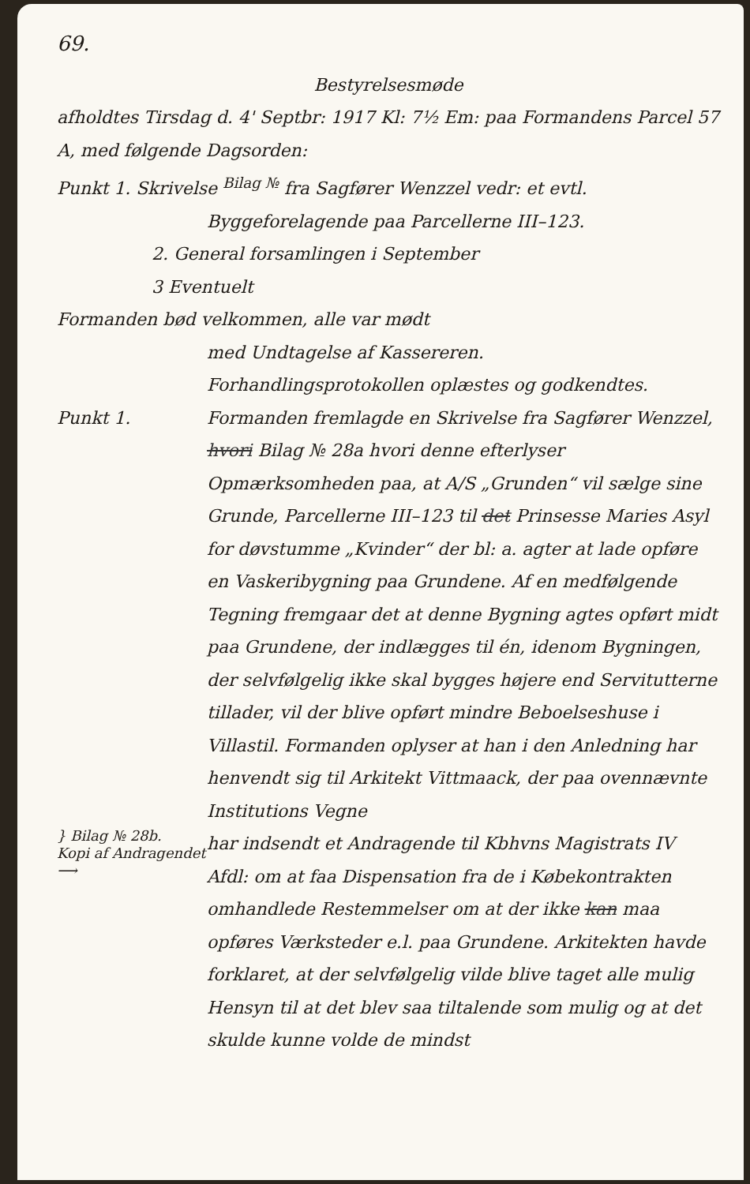69.
Bestyrelsesmøde
afholdtes Tirsdag d. 4' Septbr: 1917 Kl: 7½ Em: paa Formandens Parcel 57 A, med følgende Dagsorden:
Punkt 1. Skrivelse <sup>Bilag №</sup> fra Sagfører Wenzzel vedr: et evtl.
Byggeforelagende paa Parcellerne III–123.
2. General forsamlingen i September
3 Eventuelt
Formanden bød velkommen, alle var mødt
med Undtagelse af Kassereren.
Forhandlingsprotokollen oplæstes og godkendtes.
Punkt 1.
Formanden fremlagde en Skrivelse fra Sagfører Wenzzel, hvori Bilag № 28a hvori denne efterlyser Opmærksomheden paa, at A/S „Grunden“ vil sælge sine Grunde, Parcellerne III–123 til det Prinsesse Maries Asyl for døvstumme „Kvinder“ der bl: a. agter at lade opføre en Vaskeribygning paa Grundene. Af en medfølgende Tegning fremgaar det at denne Bygning agtes opført midt paa Grundene, der indlægges til én, idenom Bygningen, der selvfølgelig ikke skal bygges højere end Servitutterne tillader, vil der blive opført mindre Beboelseshuse i Villastil. Formanden oplyser at han i den Anledning har henvendt sig til Arkitekt Vittmaack, der paa ovennævnte Institutions Vegne
} Bilag № 28b.
Kopi af Andragendet ⟶
har indsendt et Andragende til Kbhvns Magistrats IV Afdl: om at faa Dispensation fra de i Købekontrakten omhandlede Restemmelser om at der ikke kan maa opføres Værksteder e.l. paa Grundene. Arkitekten havde forklaret, at der selvfølgelig vilde blive taget alle mulig Hensyn til at det blev saa tiltalende som mulig og at det skulde kunne volde de mindst